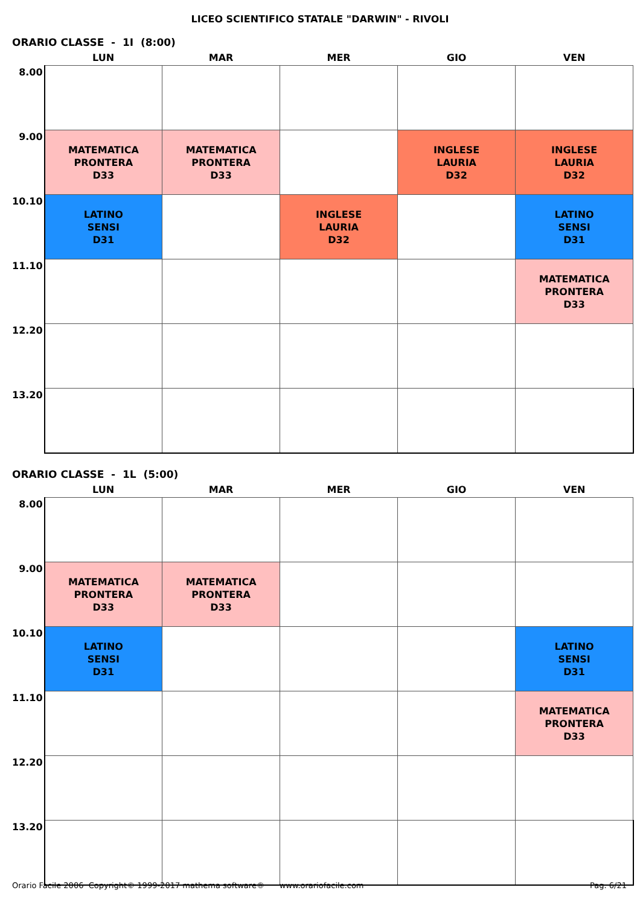LICEO SCIENTIFICO STATALE "DARWIN" - RIVOLI
ORARIO CLASSE - 1I (8:00)
| | LUN | MAR | MER | GIO | VEN |
| --- | --- | --- | --- | --- | --- |
| 8.00 | | | | | |
| 9.00 | MATEMATICA PRONTERA D33 | MATEMATICA PRONTERA D33 | | INGLESE LAURIA D32 | INGLESE LAURIA D32 |
| 10.10 | LATINO SENSI D31 | | INGLESE LAURIA D32 | | LATINO SENSI D31 |
| 11.10 | | | | | MATEMATICA PRONTERA D33 |
| 12.20 | | | | | |
| 13.20 | | | | | |
ORARIO CLASSE - 1L (5:00)
| | LUN | MAR | MER | GIO | VEN |
| --- | --- | --- | --- | --- | --- |
| 8.00 | | | | | |
| 9.00 | MATEMATICA PRONTERA D33 | MATEMATICA PRONTERA D33 | | | |
| 10.10 | LATINO SENSI D31 | | | | LATINO SENSI D31 |
| 11.10 | | | | | MATEMATICA PRONTERA D33 |
| 12.20 | | | | | |
| 13.20 | | | | | |
Orario Facile 2006 Copyright© 1999-2017 mathema software® www.orariofacile.com Pag. 6/21